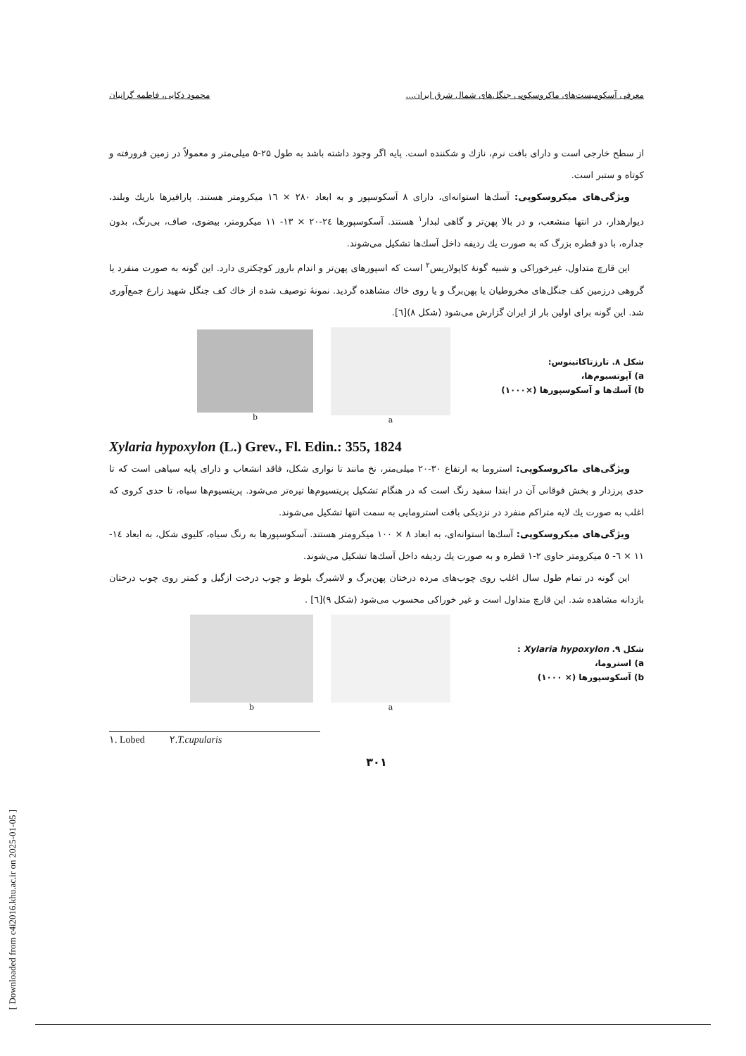معرفی آسکومیست‌های ماکروسکوپی جنگل‌های شمال شرق ایران... محمود ذکایی، فاطمه گرانیان
از سطح خارجی است و دارای بافت نرم، نازك و شكننده است. پایه اگر وجود داشته باشد به طول ۲۵-۵ میلی‌متر و معمولاً در زمین فرورفته و كوتاه و ستبر است.
ویژگی‌های میكروسكوپی: آسك‌ها استوانه‌ای، دارای ۸ آسكوسپور و به ابعاد ۲۸۰ × ۱٦ میكرومتر هستند. پارافیزها باریك وبلند، دیوارهدار، در انتها منشعب، و در بالا پهن‌تر و گاهی لبدار<sup>۱</sup> هستند. آسكوسپورها ۲٤-۲۰ × ۱۳- ۱۱ میكرومتر، بیضوی، صاف، بی‌رنگ، بدون جداره، با دو قطره بزرگ كه به صورت یك ردیفه داخل آسك‌ها تشكیل می‌شوند.
این قارچ متداول، غیرخوراكی و شبیه گونهٔ كاپولاریس<sup>۲</sup> است كه اسپورهای پهن‌تر و اندام بارور كوچكتری دارد. این گونه به صورت منفرد یا گروهی درزمین كف جنگل‌های مخروطیان یا پهن‌برگ و یا روی خاك مشاهده گردید. نمونهٔ توصیف شده از خاك كف جنگل شهید زارع جمع‌آوری شد. این گونه برای اولین بار از ایران گزارش می‌شود (شكل ۸)[٦].
شكل ۸. تارزتاكاتینوس:
a) آپوتسیوم‌ها،
b) آسك‌ها و آسكوسپورها (×۱۰۰۰)
a b
Xylaria hypoxylon (L.) Grev., Fl. Edin.: 355, 1824
ویژگی‌های ماكروسكوپی: استروما به ارتفاع ۳۰-۲۰ میلی‌متر، نخ مانند تا نواری شكل، فاقد انشعاب و دارای پایه سیاهی است كه تا حدی پرزدار و بخش فوقانی آن در ابتدا سفید رنگ است كه در هنگام تشكیل پریتسیوم‌ها تیره‌تر می‌شود. پریتسیوم‌ها سیاه، تا حدی كروی كه اغلب به صورت یك لایه متراكم منفرد در نزدیكی بافت استرومایی به سمت انتها تشكیل می‌شوند.
ویژگی‌های میكروسكوپی: آسك‌ها استوانه‌ای، به ابعاد ۸ × ۱۰۰ میكرومتر هستند. آسكوسپورها به رنگ سیاه، كلیوی شكل، به ابعاد ۱٤- ۱۱ × ٦- ٥ میكرومتر حاوی ۲-۱ قطره و به صورت یك ردیفه داخل آسك‌ها تشكیل می‌شوند.
این گونه در تمام طول سال اغلب روی چوب‌های مرده درختان پهن‌برگ و لاشبرگ بلوط و چوب درخت ازگیل و كمتر روی چوب درختان بازدانه مشاهده شد. این قارچ متداول است و غیر خوراكی محسوب می‌شود (شكل ۹)[٦] .
شكل ۹. Xylaria hypoxylon :
a) استروما،
b) آسكوسپورها (× ۱۰۰۰)
a b
۱. Lobed ۲.T.cupularis
۳۰۱
[ Downloaded from c4i2016.khu.ac.ir on 2025-01-05 ]